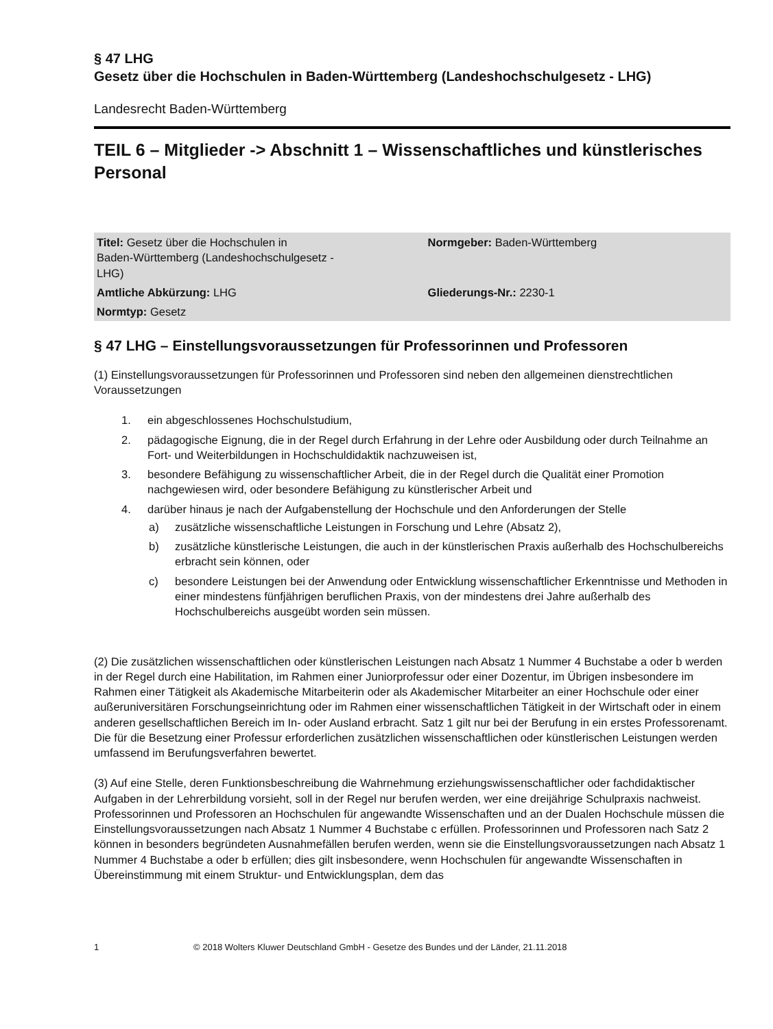§ 47 LHG
Gesetz über die Hochschulen in Baden-Württemberg (Landeshochschulgesetz - LHG)
Landesrecht Baden-Württemberg
TEIL 6 – Mitglieder -> Abschnitt 1 – Wissenschaftliches und künstlerisches Personal
| Titel: Gesetz über die Hochschulen in Baden-Württemberg (Landeshochschulgesetz - LHG) | Normgeber: Baden-Württemberg |
| Amtliche Abkürzung: LHG | Gliederungs-Nr.: 2230-1 |
| Normtyp: Gesetz | |
§ 47 LHG – Einstellungsvoraussetzungen für Professorinnen und Professoren
(1) Einstellungsvoraussetzungen für Professorinnen und Professoren sind neben den allgemeinen dienstrechtlichen Voraussetzungen
1. ein abgeschlossenes Hochschulstudium,
2. pädagogische Eignung, die in der Regel durch Erfahrung in der Lehre oder Ausbildung oder durch Teilnahme an Fort- und Weiterbildungen in Hochschuldidaktik nachzuweisen ist,
3. besondere Befähigung zu wissenschaftlicher Arbeit, die in der Regel durch die Qualität einer Promotion nachgewiesen wird, oder besondere Befähigung zu künstlerischer Arbeit und
4. darüber hinaus je nach der Aufgabenstellung der Hochschule und den Anforderungen der Stelle
a) zusätzliche wissenschaftliche Leistungen in Forschung und Lehre (Absatz 2),
b) zusätzliche künstlerische Leistungen, die auch in der künstlerischen Praxis außerhalb des Hochschulbereichs erbracht sein können, oder
c) besondere Leistungen bei der Anwendung oder Entwicklung wissenschaftlicher Erkenntnisse und Methoden in einer mindestens fünfjährigen beruflichen Praxis, von der mindestens drei Jahre außerhalb des Hochschulbereichs ausgeübt worden sein müssen.
(2) Die zusätzlichen wissenschaftlichen oder künstlerischen Leistungen nach Absatz 1 Nummer 4 Buchstabe a oder b werden in der Regel durch eine Habilitation, im Rahmen einer Juniorprofessur oder einer Dozentur, im Übrigen insbesondere im Rahmen einer Tätigkeit als Akademische Mitarbeiterin oder als Akademischer Mitarbeiter an einer Hochschule oder einer außeruniversitären Forschungseinrichtung oder im Rahmen einer wissenschaftlichen Tätigkeit in der Wirtschaft oder in einem anderen gesellschaftlichen Bereich im In- oder Ausland erbracht. Satz 1 gilt nur bei der Berufung in ein erstes Professorenamt. Die für die Besetzung einer Professur erforderlichen zusätzlichen wissenschaftlichen oder künstlerischen Leistungen werden umfassend im Berufungsverfahren bewertet.
(3) Auf eine Stelle, deren Funktionsbeschreibung die Wahrnehmung erziehungswissenschaftlicher oder fachdidaktischer Aufgaben in der Lehrerbildung vorsieht, soll in der Regel nur berufen werden, wer eine dreijährige Schulpraxis nachweist. Professorinnen und Professoren an Hochschulen für angewandte Wissenschaften und an der Dualen Hochschule müssen die Einstellungsvoraussetzungen nach Absatz 1 Nummer 4 Buchstabe c erfüllen. Professorinnen und Professoren nach Satz 2 können in besonders begründeten Ausnahmefällen berufen werden, wenn sie die Einstellungsvoraussetzungen nach Absatz 1 Nummer 4 Buchstabe a oder b erfüllen; dies gilt insbesondere, wenn Hochschulen für angewandte Wissenschaften in Übereinstimmung mit einem Struktur- und Entwicklungsplan, dem das
1 © 2018 Wolters Kluwer Deutschland GmbH - Gesetze des Bundes und der Länder, 21.11.2018